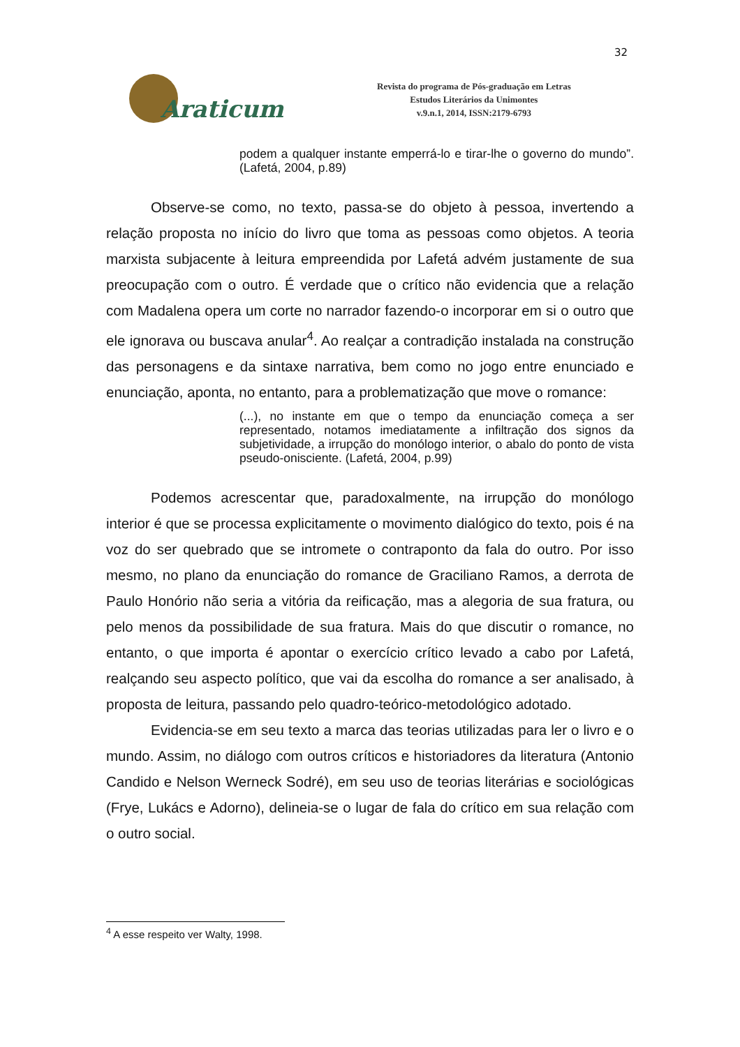32
Araticum
Revista do programa de Pós-graduação em Letras
Estudos Literários da Unimontes
v.9.n.1, 2014, ISSN:2179-6793
podem a qualquer instante emperrá-lo e tirar-lhe o governo do mundo”. (Lafetá, 2004, p.89)
Observe-se como, no texto, passa-se do objeto à pessoa, invertendo a relação proposta no início do livro que toma as pessoas como objetos. A teoria marxista subjacente à leitura empreendida por Lafetá advém justamente de sua preocupação com o outro. É verdade que o crítico não evidencia que a relação com Madalena opera um corte no narrador fazendo-o incorporar em si o outro que ele ignorava ou buscava anular<sup>4</sup>. Ao realçar a contradição instalada na construção das personagens e da sintaxe narrativa, bem como no jogo entre enunciado e enunciação, aponta, no entanto, para a problematização que move o romance:
(...), no instante em que o tempo da enunciação começa a ser representado, notamos imediatamente a infiltração dos signos da subjetividade, a irrupção do monólogo interior, o abalo do ponto de vista pseudo-onisciente. (Lafetá, 2004, p.99)
Podemos acrescentar que, paradoxalmente, na irrupção do monólogo interior é que se processa explicitamente o movimento dialógico do texto, pois é na voz do ser quebrado que se intromete o contraponto da fala do outro. Por isso mesmo, no plano da enunciação do romance de Graciliano Ramos, a derrota de Paulo Honório não seria a vitória da reificação, mas a alegoria de sua fratura, ou pelo menos da possibilidade de sua fratura. Mais do que discutir o romance, no entanto, o que importa é apontar o exercício crítico levado a cabo por Lafetá, realçando seu aspecto político, que vai da escolha do romance a ser analisado, à proposta de leitura, passando pelo quadro-teórico-metodológico adotado.
Evidencia-se em seu texto a marca das teorias utilizadas para ler o livro e o mundo. Assim, no diálogo com outros críticos e historiadores da literatura (Antonio Candido e Nelson Werneck Sodré), em seu uso de teorias literárias e sociológicas (Frye, Lukács e Adorno), delineia-se o lugar de fala do crítico em sua relação com o outro social.
<sup>4</sup> A esse respeito ver Walty, 1998.